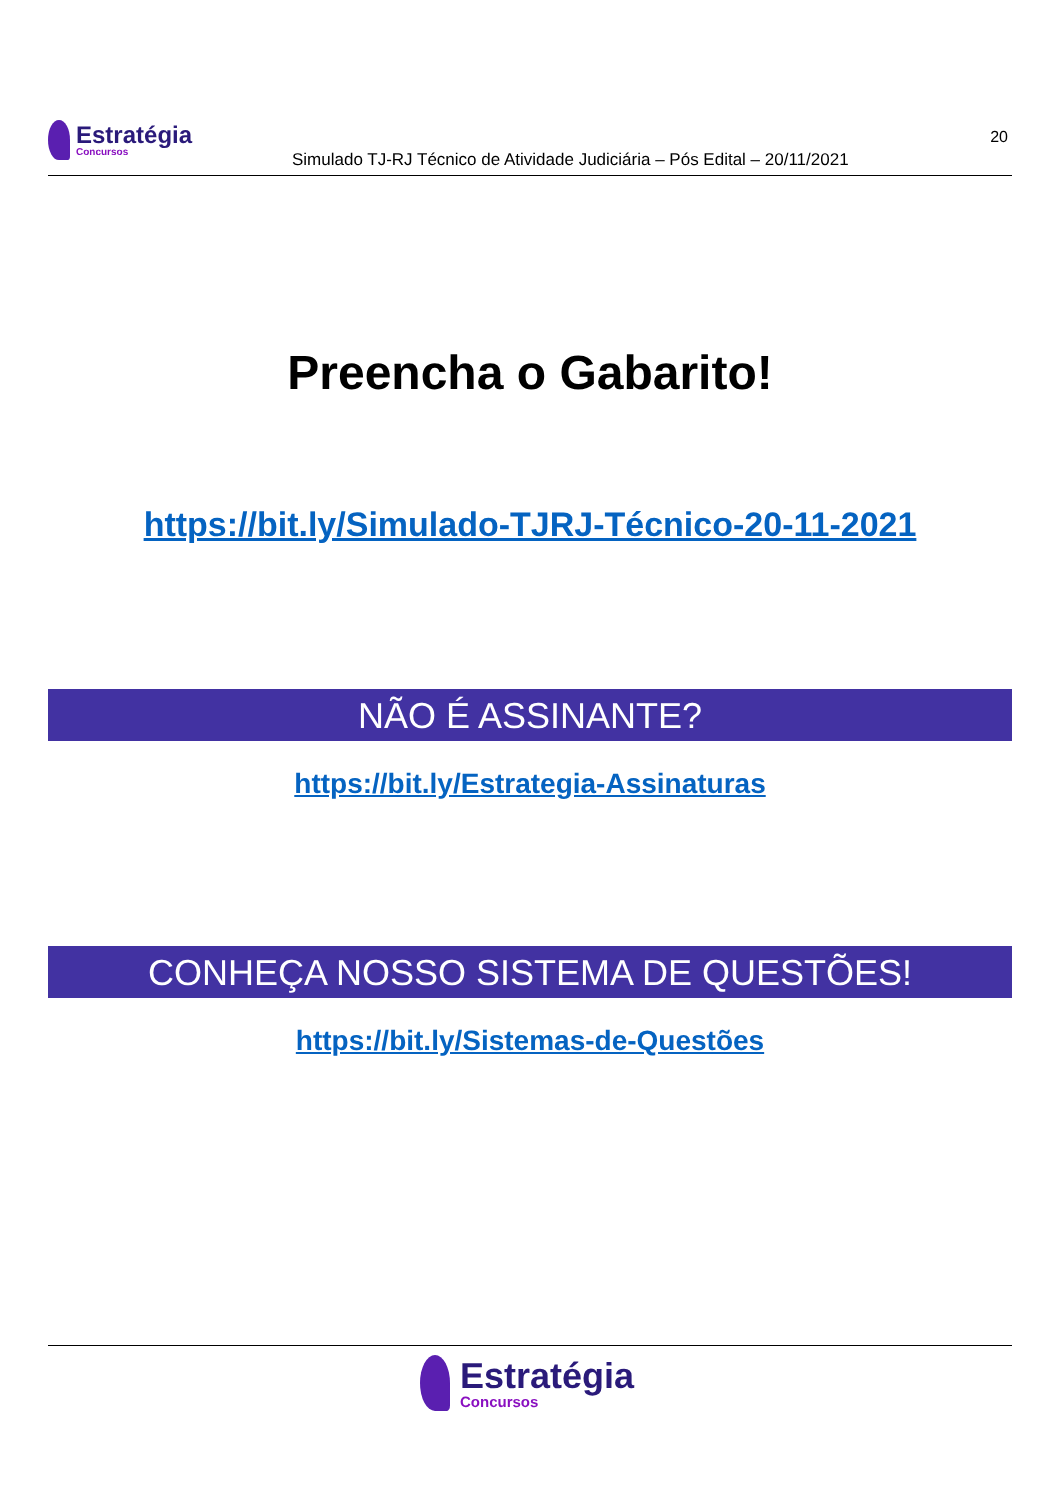Estratégia
Concursos
Simulado TJ-RJ Técnico de Atividade Judiciária – Pós Edital – 20/11/2021
20
Preencha o Gabarito!
https://bit.ly/Simulado-TJRJ-Técnico-20-11-2021
NÃO É ASSINANTE?
https://bit.ly/Estrategia-Assinaturas
CONHEÇA NOSSO SISTEMA DE QUESTÕES!
https://bit.ly/Sistemas-de-Questões
Estratégia
Concursos